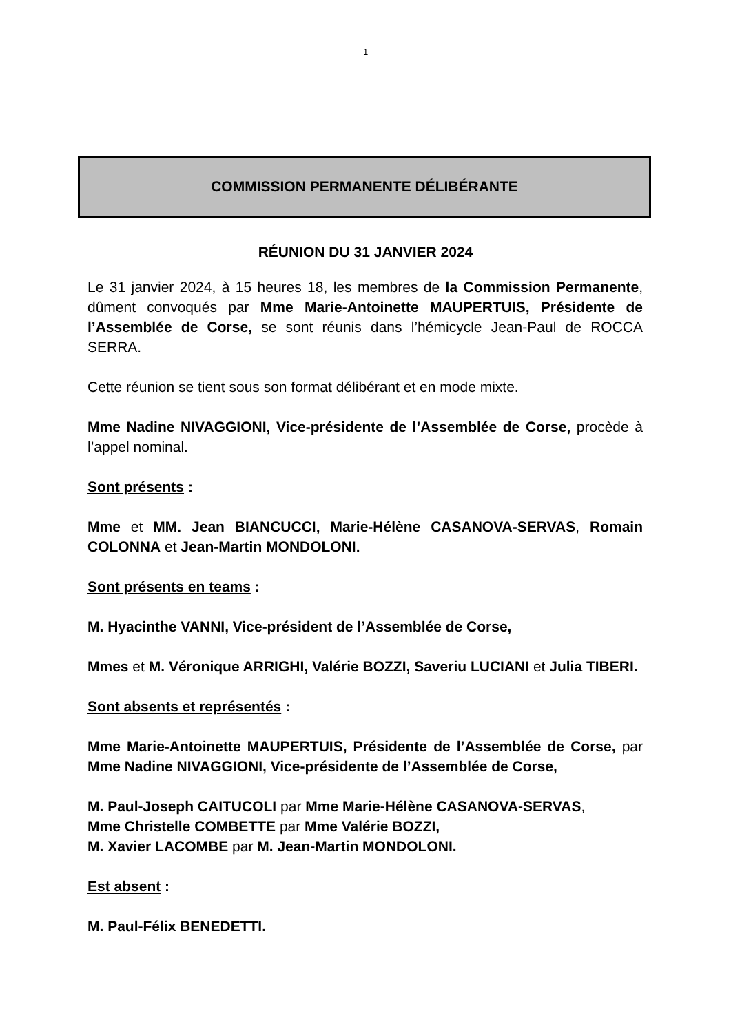1
COMMISSION PERMANENTE DÉLIBÉRANTE
RÉUNION DU 31 JANVIER 2024
Le 31 janvier 2024, à 15 heures 18, les membres de la Commission Permanente, dûment convoqués par Mme Marie-Antoinette MAUPERTUIS, Présidente de l’Assemblée de Corse, se sont réunis dans l’hémicycle Jean-Paul de ROCCA SERRA.
Cette réunion se tient sous son format délibérant et en mode mixte.
Mme Nadine NIVAGGIONI, Vice-présidente de l’Assemblée de Corse, procède à l’appel nominal.
Sont présents :
Mme et MM. Jean BIANCUCCI, Marie-Hélène CASANOVA-SERVAS, Romain COLONNA et Jean-Martin MONDOLONI.
Sont présents en teams :
M. Hyacinthe VANNI, Vice-président de l’Assemblée de Corse,
Mmes et M. Véronique ARRIGHI, Valérie BOZZI, Saveriu LUCIANI et Julia TIBERI.
Sont absents et représentés :
Mme Marie-Antoinette MAUPERTUIS, Présidente de l’Assemblée de Corse, par Mme Nadine NIVAGGIONI, Vice-présidente de l’Assemblée de Corse,
M. Paul-Joseph CAITUCOLI par Mme Marie-Hélène CASANOVA-SERVAS,
Mme Christelle COMBETTE par Mme Valérie BOZZI,
M. Xavier LACOMBE par M. Jean-Martin MONDOLONI.
Est absent :
M. Paul-Félix BENEDETTI.